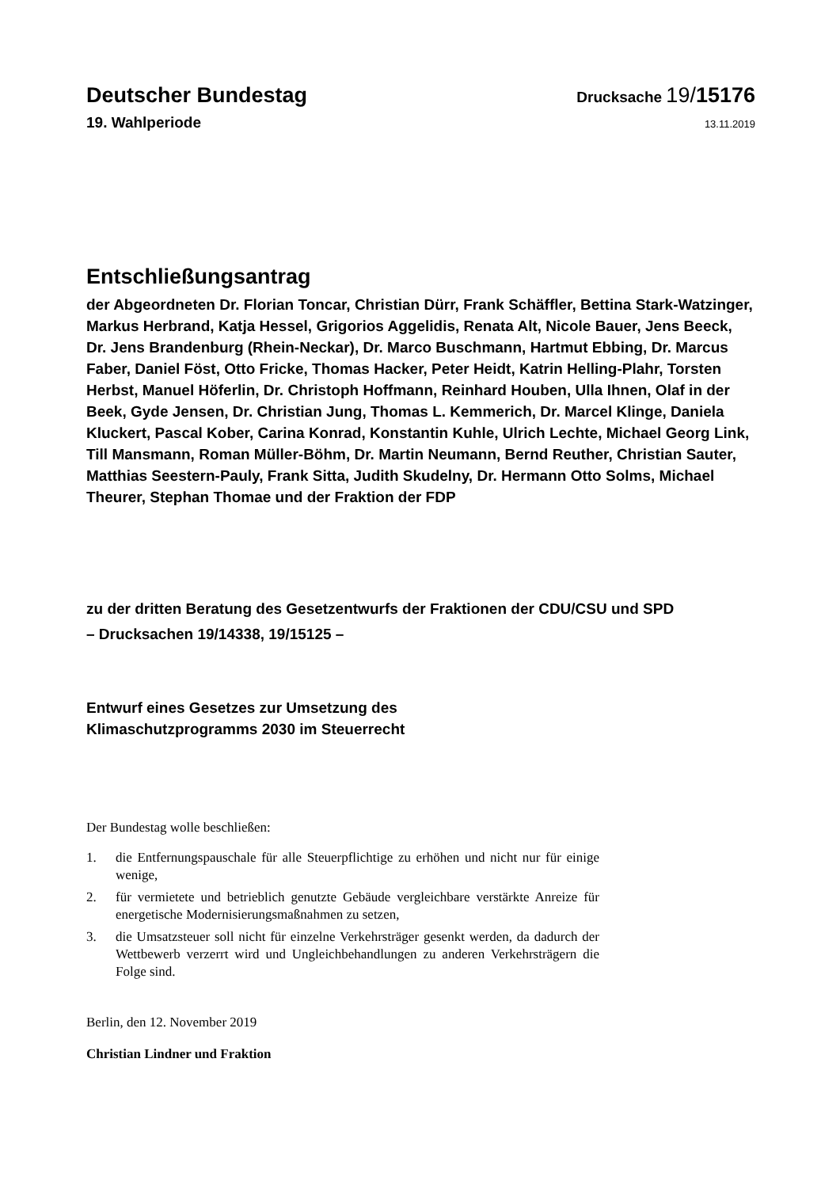Deutscher Bundestag
Drucksache 19/15176
19. Wahlperiode
13.11.2019
Entschließungsantrag
der Abgeordneten Dr. Florian Toncar, Christian Dürr, Frank Schäffler, Bettina Stark-Watzinger, Markus Herbrand, Katja Hessel, Grigorios Aggelidis, Renata Alt, Nicole Bauer, Jens Beeck, Dr. Jens Brandenburg (Rhein-Neckar), Dr. Marco Buschmann, Hartmut Ebbing, Dr. Marcus Faber, Daniel Föst, Otto Fricke, Thomas Hacker, Peter Heidt, Katrin Helling-Plahr, Torsten Herbst, Manuel Höferlin, Dr. Christoph Hoffmann, Reinhard Houben, Ulla Ihnen, Olaf in der Beek, Gyde Jensen, Dr. Christian Jung, Thomas L. Kemmerich, Dr. Marcel Klinge, Daniela Kluckert, Pascal Kober, Carina Konrad, Konstantin Kuhle, Ulrich Lechte, Michael Georg Link, Till Mansmann, Roman Müller-Böhm, Dr. Martin Neumann, Bernd Reuther, Christian Sauter, Matthias Seestern-Pauly, Frank Sitta, Judith Skudelny, Dr. Hermann Otto Solms, Michael Theurer, Stephan Thomae und der Fraktion der FDP
zu der dritten Beratung des Gesetzentwurfs der Fraktionen der CDU/CSU und SPD
– Drucksachen 19/14338, 19/15125 –
Entwurf eines Gesetzes zur Umsetzung des
Klimaschutzprogramms 2030 im Steuerrecht
Der Bundestag wolle beschließen:
1. die Entfernungspauschale für alle Steuerpflichtige zu erhöhen und nicht nur für einige wenige,
2. für vermietete und betrieblich genutzte Gebäude vergleichbare verstärkte Anreize für energetische Modernisierungsmaßnahmen zu setzen,
3. die Umsatzsteuer soll nicht für einzelne Verkehrsträger gesenkt werden, da dadurch der Wettbewerb verzerrt wird und Ungleichbehandlungen zu anderen Verkehrsträgern die Folge sind.
Berlin, den 12. November 2019
Christian Lindner und Fraktion